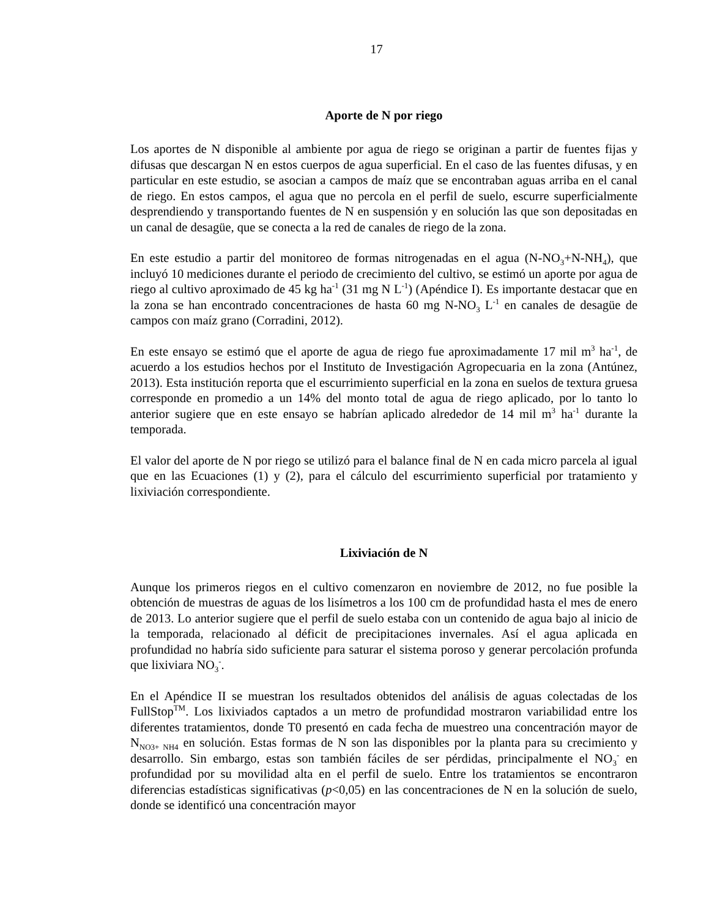17
Aporte de N por riego
Los aportes de N disponible al ambiente por agua de riego se originan a partir de fuentes fijas y difusas que descargan N en estos cuerpos de agua superficial. En el caso de las fuentes difusas, y en particular en este estudio, se asocian a campos de maíz que se encontraban aguas arriba en el canal de riego. En estos campos, el agua que no percola en el perfil de suelo, escurre superficialmente desprendiendo y transportando fuentes de N en suspensión y en solución las que son depositadas en un canal de desagüe, que se conecta a la red de canales de riego de la zona.
En este estudio a partir del monitoreo de formas nitrogenadas en el agua (N-NO<sub>3</sub>+N-NH<sub>4</sub>), que incluyó 10 mediciones durante el periodo de crecimiento del cultivo, se estimó un aporte por agua de riego al cultivo aproximado de 45 kg ha<sup>-1</sup> (31 mg N L<sup>-1</sup>) (Apéndice I). Es importante destacar que en la zona se han encontrado concentraciones de hasta 60 mg N-NO<sub>3</sub> L<sup>-1</sup> en canales de desagüe de campos con maíz grano (Corradini, 2012).
En este ensayo se estimó que el aporte de agua de riego fue aproximadamente 17 mil m<sup>3</sup> ha<sup>-1</sup>, de acuerdo a los estudios hechos por el Instituto de Investigación Agropecuaria en la zona (Antúnez, 2013). Esta institución reporta que el escurrimiento superficial en la zona en suelos de textura gruesa corresponde en promedio a un 14% del monto total de agua de riego aplicado, por lo tanto lo anterior sugiere que en este ensayo se habrían aplicado alrededor de 14 mil m<sup>3</sup> ha<sup>-1</sup> durante la temporada.
El valor del aporte de N por riego se utilizó para el balance final de N en cada micro parcela al igual que en las Ecuaciones (1) y (2), para el cálculo del escurrimiento superficial por tratamiento y lixiviación correspondiente.
Lixiviación de N
Aunque los primeros riegos en el cultivo comenzaron en noviembre de 2012, no fue posible la obtención de muestras de aguas de los lisímetros a los 100 cm de profundidad hasta el mes de enero de 2013. Lo anterior sugiere que el perfil de suelo estaba con un contenido de agua bajo al inicio de la temporada, relacionado al déficit de precipitaciones invernales. Así el agua aplicada en profundidad no habría sido suficiente para saturar el sistema poroso y generar percolación profunda que lixiviara NO<sub>3</sub><sup>-</sup>.
En el Apéndice II se muestran los resultados obtenidos del análisis de aguas colectadas de los FullStop<sup>TM</sup>. Los lixiviados captados a un metro de profundidad mostraron variabilidad entre los diferentes tratamientos, donde T0 presentó en cada fecha de muestreo una concentración mayor de N<sub>NO3+ NH4</sub> en solución. Estas formas de N son las disponibles por la planta para su crecimiento y desarrollo. Sin embargo, estas son también fáciles de ser pérdidas, principalmente el NO<sub>3</sub><sup>-</sup> en profundidad por su movilidad alta en el perfil de suelo. Entre los tratamientos se encontraron diferencias estadísticas significativas (p<0,05) en las concentraciones de N en la solución de suelo, donde se identificó una concentración mayor